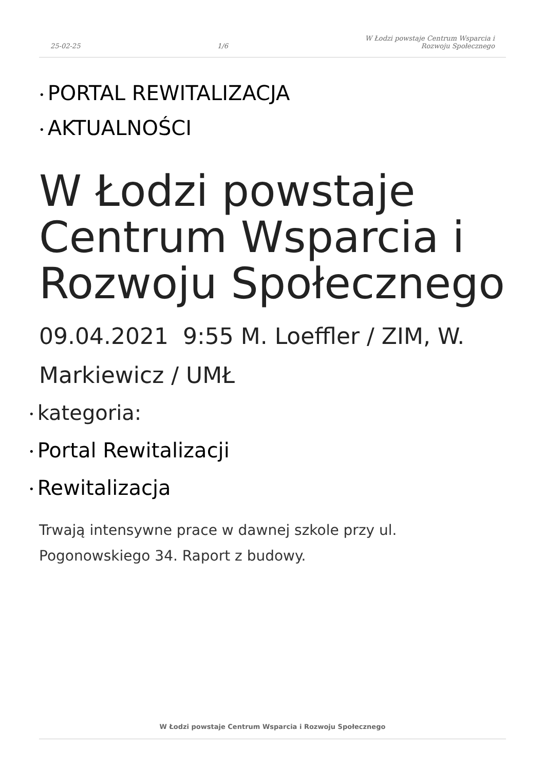25-02-25
1/6
W Łodzi powstaje Centrum Wsparcia i
Rozwoju Społecznego
• PORTAL REWITALIZACJA
• AKTUALNOŚCI
W Łodzi powstaje Centrum Wsparcia i Rozwoju Społecznego
09.04.2021 9:55 M. Loeffler / ZIM, W. Markiewicz / UMŁ
• kategoria:
• Portal Rewitalizacji
• Rewitalizacja
Trwają intensywne prace w dawnej szkole przy ul. Pogonowskiego 34. Raport z budowy.
W Łodzi powstaje Centrum Wsparcia i Rozwoju Społecznego